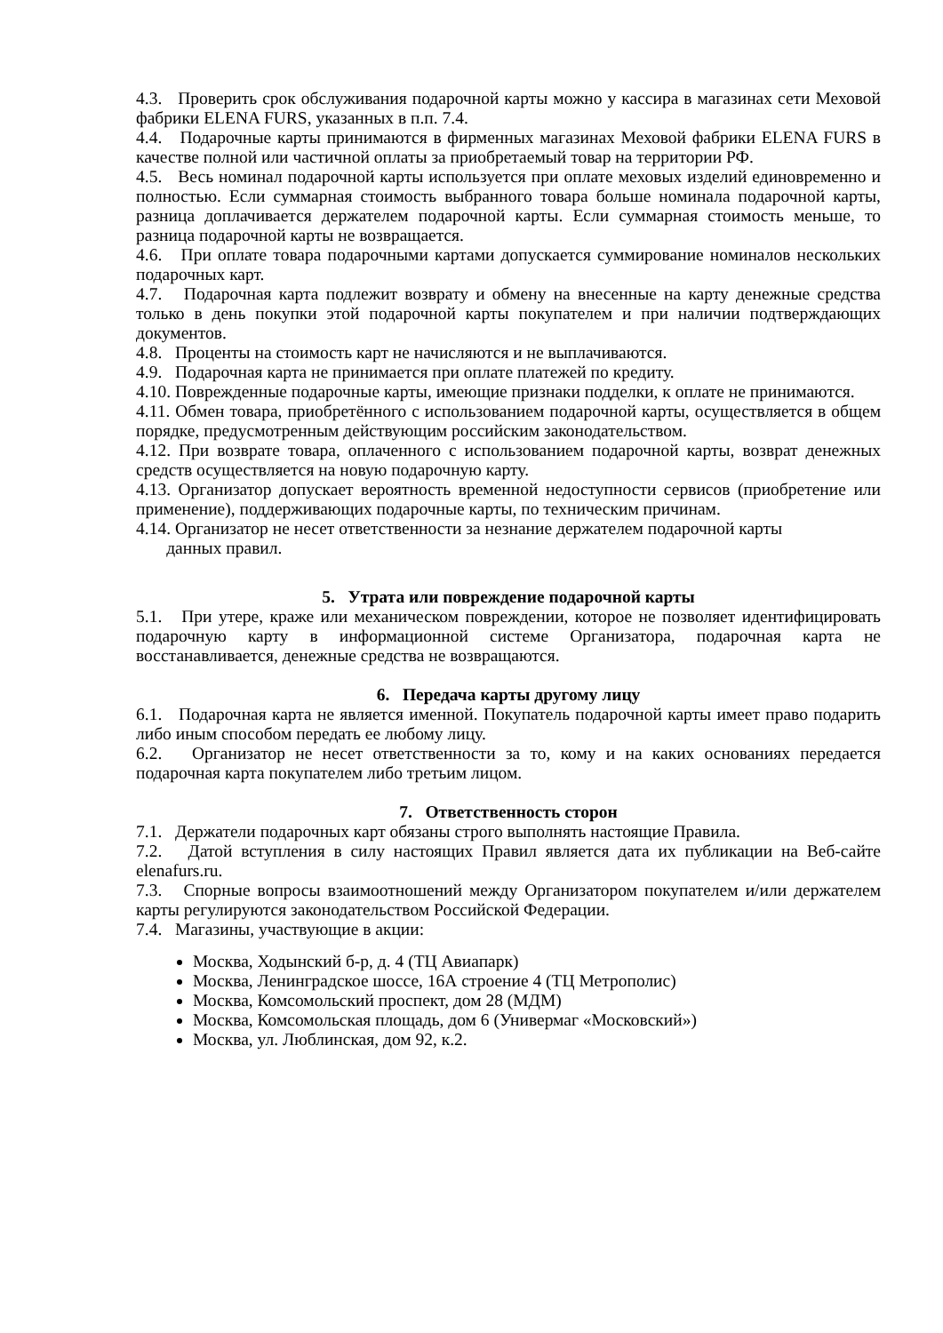4.3. Проверить срок обслуживания подарочной карты можно у кассира в магазинах сети Меховой фабрики ELENA FURS, указанных в п.п. 7.4.
4.4. Подарочные карты принимаются в фирменных магазинах Меховой фабрики ELENA FURS в качестве полной или частичной оплаты за приобретаемый товар на территории РФ.
4.5. Весь номинал подарочной карты используется при оплате меховых изделий единовременно и полностью. Если суммарная стоимость выбранного товара больше номинала подарочной карты, разница доплачивается держателем подарочной карты. Если суммарная стоимость меньше, то разница подарочной карты не возвращается.
4.6. При оплате товара подарочными картами допускается суммирование номиналов нескольких подарочных карт.
4.7. Подарочная карта подлежит возврату и обмену на внесенные на карту денежные средства только в день покупки этой подарочной карты покупателем и при наличии подтверждающих документов.
4.8. Проценты на стоимость карт не начисляются и не выплачиваются.
4.9. Подарочная карта не принимается при оплате платежей по кредиту.
4.10. Поврежденные подарочные карты, имеющие признаки подделки, к оплате не принимаются.
4.11. Обмен товара, приобретённого с использованием подарочной карты, осуществляется в общем порядке, предусмотренным действующим российским законодательством.
4.12. При возврате товара, оплаченного с использованием подарочной карты, возврат денежных средств осуществляется на новую подарочную карту.
4.13. Организатор допускает вероятность временной недоступности сервисов (приобретение или применение), поддерживающих подарочные карты, по техническим причинам.
4.14. Организатор не несет ответственности за незнание держателем подарочной карты
данных правил.
5. Утрата или повреждение подарочной карты
5.1. При утере, краже или механическом повреждении, которое не позволяет идентифицировать подарочную карту в информационной системе Организатора, подарочная карта не восстанавливается, денежные средства не возвращаются.
6. Передача карты другому лицу
6.1. Подарочная карта не является именной. Покупатель подарочной карты имеет право подарить либо иным способом передать ее любому лицу.
6.2. Организатор не несет ответственности за то, кому и на каких основаниях передается подарочная карта покупателем либо третьим лицом.
7. Ответственность сторон
7.1. Держатели подарочных карт обязаны строго выполнять настоящие Правила.
7.2. Датой вступления в силу настоящих Правил является дата их публикации на Веб-сайте elenafurs.ru.
7.3. Спорные вопросы взаимоотношений между Организатором покупателем и/или держателем карты регулируются законодательством Российской Федерации.
7.4. Магазины, участвующие в акции:
Москва, Ходынский б-р, д. 4 (ТЦ Авиапарк)
Москва, Ленинградское шоссе, 16А строение 4 (ТЦ Метрополис)
Москва, Комсомольский проспект, дом 28 (МДМ)
Москва, Комсомольская площадь, дом 6 (Универмаг «Московский»)
Москва, ул. Люблинская, дом 92, к.2.